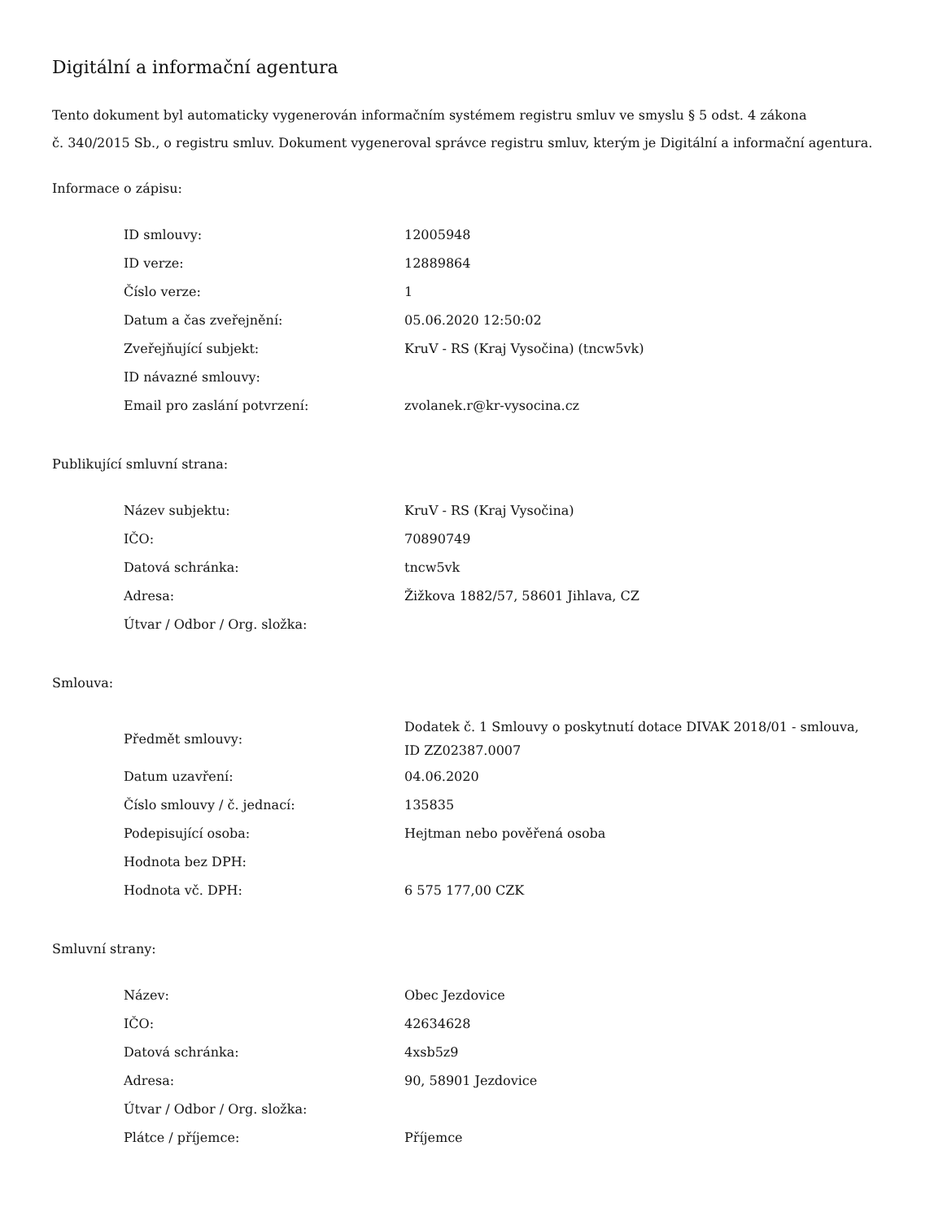Digitální a informační agentura
Tento dokument byl automaticky vygenerován informačním systémem registru smluv ve smyslu § 5 odst. 4 zákona
č. 340/2015 Sb., o registru smluv. Dokument vygeneroval správce registru smluv, kterým je Digitální a informační agentura.
Informace o zápisu:
| ID smlouvy: | 12005948 |
| ID verze: | 12889864 |
| Číslo verze: | 1 |
| Datum a čas zveřejnění: | 05.06.2020 12:50:02 |
| Zveřejňující subjekt: | KruV - RS (Kraj Vysočina) (tncw5vk) |
| ID návazné smlouvy: | |
| Email pro zaslání potvrzení: | zvolanek.r@kr-vysocina.cz |
Publikující smluvní strana:
| Název subjektu: | KruV - RS (Kraj Vysočina) |
| IČO: | 70890749 |
| Datová schránka: | tncw5vk |
| Adresa: | Žižkova 1882/57, 58601 Jihlava, CZ |
| Útvar / Odbor / Org. složka: | |
Smlouva:
| Předmět smlouvy: | Dodatek č. 1 Smlouvy o poskytnutí dotace DIVAK 2018/01 - smlouva, ID ZZ02387.0007 |
| Datum uzavření: | 04.06.2020 |
| Číslo smlouvy / č. jednací: | 135835 |
| Podepisující osoba: | Hejtman nebo pověřená osoba |
| Hodnota bez DPH: | |
| Hodnota vč. DPH: | 6 575 177,00 CZK |
Smluvní strany:
| Název: | Obec Jezdovice |
| IČO: | 42634628 |
| Datová schránka: | 4xsb5z9 |
| Adresa: | 90, 58901 Jezdovice |
| Útvar / Odbor / Org. složka: | |
| Plátce / příjemce: | Příjemce |